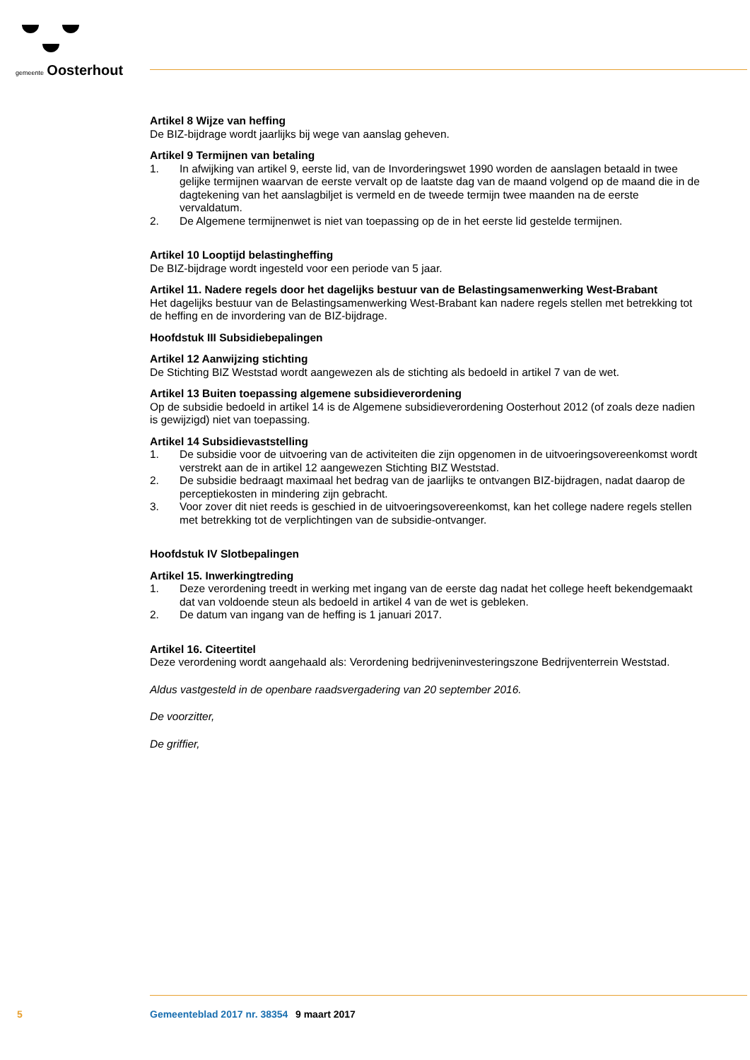gemeente Oosterhout
Artikel 8 Wijze van heffing
De BIZ-bijdrage wordt jaarlijks bij wege van aanslag geheven.
Artikel 9 Termijnen van betaling
1. In afwijking van artikel 9, eerste lid, van de Invorderingswet 1990 worden de aanslagen betaald in twee gelijke termijnen waarvan de eerste vervalt op de laatste dag van de maand volgend op de maand die in de dagtekening van het aanslagbiljet is vermeld en de tweede termijn twee maanden na de eerste vervaldatum.
2. De Algemene termijnenwet is niet van toepassing op de in het eerste lid gestelde termijnen.
Artikel 10 Looptijd belastingheffing
De BIZ-bijdrage wordt ingesteld voor een periode van 5 jaar.
Artikel 11. Nadere regels door het dagelijks bestuur van de Belastingsamenwerking West-Brabant
Het dagelijks bestuur van de Belastingsamenwerking West-Brabant kan nadere regels stellen met betrekking tot de heffing en de invordering van de BIZ-bijdrage.
Hoofdstuk III Subsidiebepalingen
Artikel 12 Aanwijzing stichting
De Stichting BIZ Weststad wordt aangewezen als de stichting als bedoeld in artikel 7 van de wet.
Artikel 13 Buiten toepassing algemene subsidieverordening
Op de subsidie bedoeld in artikel 14 is de Algemene subsidieverordening Oosterhout 2012 (of zoals deze nadien is gewijzigd) niet van toepassing.
Artikel 14 Subsidievaststelling
1. De subsidie voor de uitvoering van de activiteiten die zijn opgenomen in de uitvoeringsovereenkomst wordt verstrekt aan de in artikel 12 aangewezen Stichting BIZ Weststad.
2. De subsidie bedraagt maximaal het bedrag van de jaarlijks te ontvangen BIZ-bijdragen, nadat daarop de perceptiekosten in mindering zijn gebracht.
3. Voor zover dit niet reeds is geschied in de uitvoeringsovereenkomst, kan het college nadere regels stellen met betrekking tot de verplichtingen van de subsidie-ontvanger.
Hoofdstuk IV Slotbepalingen
Artikel 15. Inwerkingtreding
1. Deze verordening treedt in werking met ingang van de eerste dag nadat het college heeft bekendgemaakt dat van voldoende steun als bedoeld in artikel 4 van de wet is gebleken.
2. De datum van ingang van de heffing is 1 januari 2017.
Artikel 16. Citeertitel
Deze verordening wordt aangehaald als: Verordening bedrijveninvesteringszone Bedrijventerrein Weststad.
Aldus vastgesteld in de openbare raadsvergadering van 20 september 2016.
De voorzitter,
De griffier,
5 Gemeenteblad 2017 nr. 38354 9 maart 2017